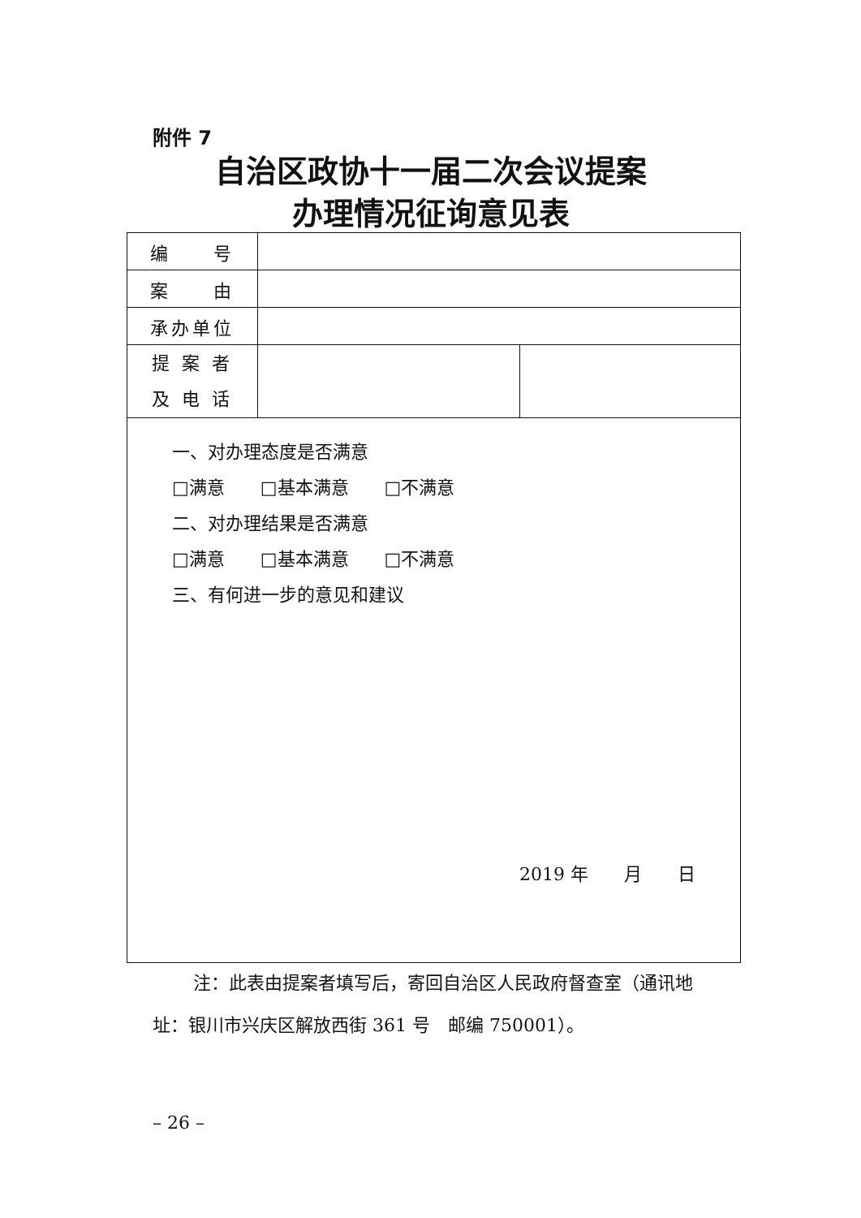附件 7
自治区政协十一届二次会议提案
办理情况征询意见表
| 编 号 | | |
| 案 由 | | |
| 承办单位 | | |
| 提 案 者 及 电 话 | | |
| 一、对办理态度是否满意 □满意 □基本满意 □不满意 二、对办理结果是否满意 □满意 □基本满意 □不满意 三、有何进一步的意见和建议 2019 年 月 日 | | |
注：此表由提案者填写后，寄回自治区人民政府督查室（通讯地址：银川市兴庆区解放西街 361 号　邮编 750001）。
– 26 –